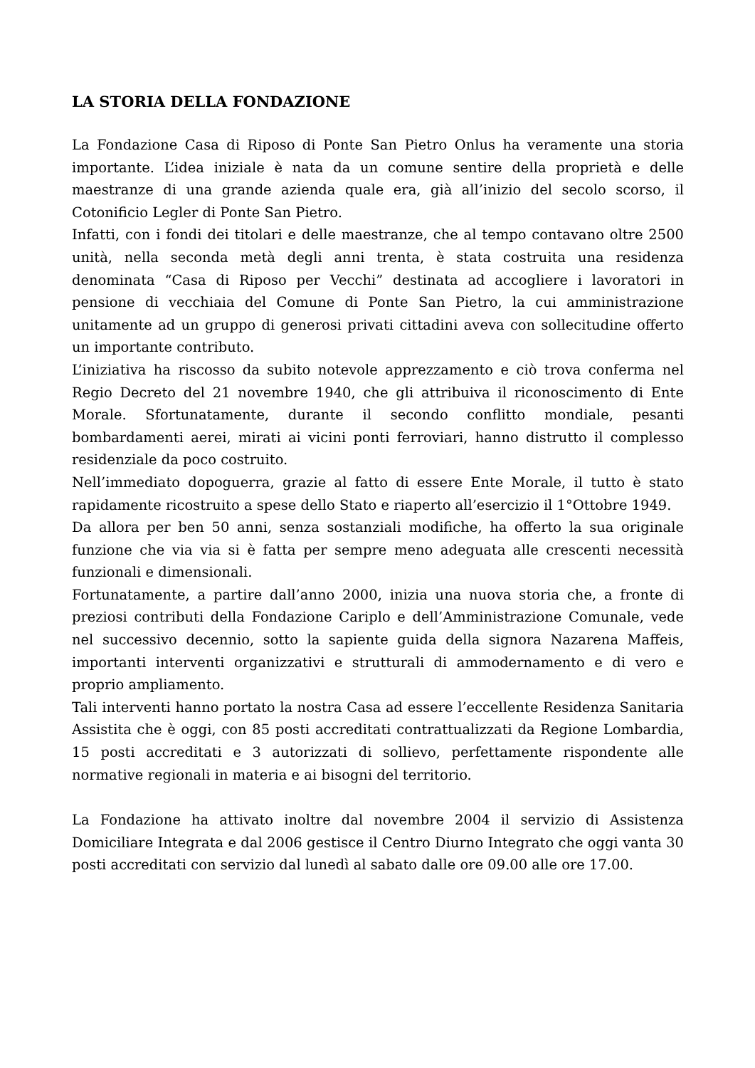LA STORIA DELLA FONDAZIONE
La Fondazione Casa di Riposo di Ponte San Pietro Onlus ha veramente una storia importante. L’idea iniziale è nata da un comune sentire della proprietà e delle maestranze di una grande azienda quale era, già all’inizio del secolo scorso, il Cotonificio Legler di Ponte San Pietro.
Infatti, con i fondi dei titolari e delle maestranze, che al tempo contavano oltre 2500 unità, nella seconda metà degli anni trenta, è stata costruita una residenza denominata “Casa di Riposo per Vecchi” destinata ad accogliere i lavoratori in pensione di vecchiaia del Comune di Ponte San Pietro, la cui amministrazione unitamente ad un gruppo di generosi privati cittadini aveva con sollecitudine offerto un importante contributo.
L’iniziativa ha riscosso da subito notevole apprezzamento e ciò trova conferma nel Regio Decreto del 21 novembre 1940, che gli attribuiva il riconoscimento di Ente Morale. Sfortunatamente, durante il secondo conflitto mondiale, pesanti bombardamenti aerei, mirati ai vicini ponti ferroviari, hanno distrutto il complesso residenziale da poco costruito.
Nell’immediato dopoguerra, grazie al fatto di essere Ente Morale, il tutto è stato rapidamente ricostruito a spese dello Stato e riaperto all’esercizio il 1°Ottobre 1949.
Da allora per ben 50 anni, senza sostanziali modifiche, ha offerto la sua originale funzione che via via si è fatta per sempre meno adeguata alle crescenti necessità funzionali e dimensionali.
Fortunatamente, a partire dall’anno 2000, inizia una nuova storia che, a fronte di preziosi contributi della Fondazione Cariplo e dell’Amministrazione Comunale, vede nel successivo decennio, sotto la sapiente guida della signora Nazarena Maffeis, importanti interventi organizzativi e strutturali di ammodernamento e di vero e proprio ampliamento.
Tali interventi hanno portato la nostra Casa ad essere l’eccellente Residenza Sanitaria Assistita che è oggi, con 85 posti accreditati contrattualizzati da Regione Lombardia, 15 posti accreditati e 3 autorizzati di sollievo, perfettamente rispondente alle normative regionali in materia e ai bisogni del territorio.
La Fondazione ha attivato inoltre dal novembre 2004 il servizio di Assistenza Domiciliare Integrata e dal 2006 gestisce il Centro Diurno Integrato che oggi vanta 30 posti accreditati con servizio dal lunedì al sabato dalle ore 09.00 alle ore 17.00.